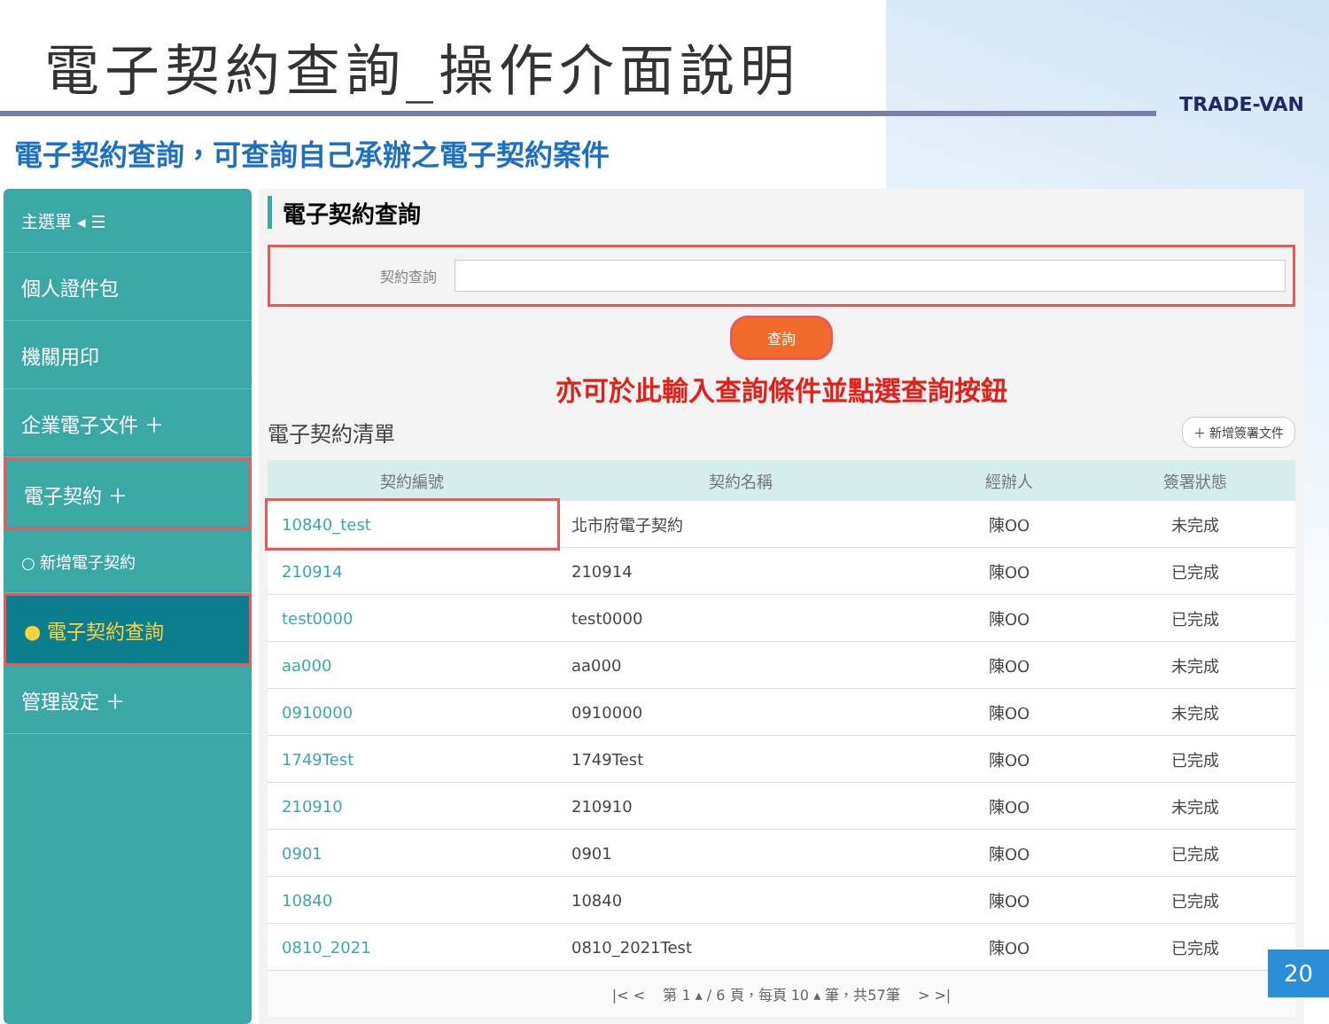電子契約查詢_操作介面說明
TRADE-VAN
電子契約查詢，可查詢自己承辦之電子契約案件
主選單 ◂ ☰
個人證件包
機關用印
企業電子文件 ＋
電子契約 ＋
○ 新增電子契約
● 電子契約查詢
管理設定 ＋
電子契約查詢
契約查詢
查詢
亦可於此輸入查詢條件並點選查詢按鈕
電子契約清單 ＋ 新增簽署文件
| 契約編號 | 契約名稱 | 經辦人 | 簽署狀態 |
| --- | --- | --- | --- |
| 10840_test | 北市府電子契約 | 陳OO | 未完成 |
| 210914 | 210914 | 陳OO | 已完成 |
| test0000 | test0000 | 陳OO | 已完成 |
| aa000 | aa000 | 陳OO | 未完成 |
| 0910000 | 0910000 | 陳OO | 未完成 |
| 1749Test | 1749Test | 陳OO | 已完成 |
| 210910 | 210910 | 陳OO | 未完成 |
| 0901 | 0901 | 陳OO | 已完成 |
| 10840 | 10840 | 陳OO | 已完成 |
| 0810_2021 | 0810_2021Test | 陳OO | 已完成 |
|< < 第 1 ▴ / 6 頁，每頁 10 ▴ 筆，共57筆 > >|
20